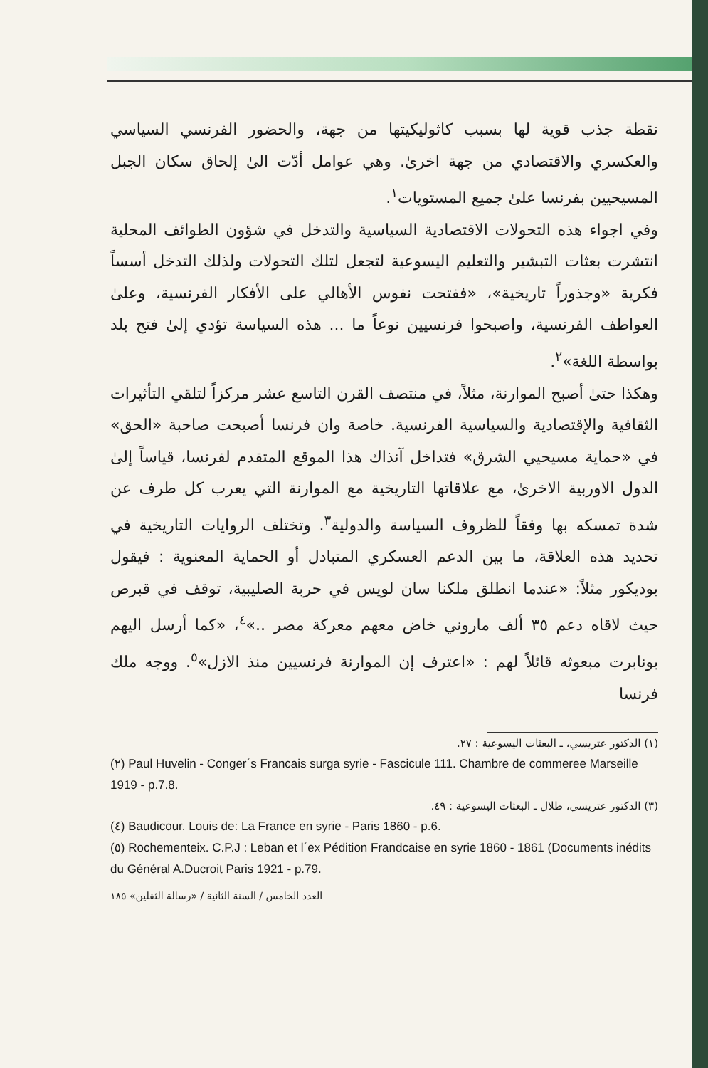نقطة جذب قوية لها بسبب كاثوليكيتها من جهة، والحضور الفرنسي السياسي والعكسري والاقتصادي من جهة اخرىٰ. وهي عوامل أدّت الىٰ إلحاق سكان الجبل المسيحيين بفرنسا علىٰ جميع المستويات<sup>١</sup>.
وفي اجواء هذه التحولات الاقتصادية السياسية والتدخل في شؤون الطوائف المحلية انتشرت بعثات التبشير والتعليم اليسوعية لتجعل لتلك التحولات ولذلك التدخل أسساً فكرية «وجذوراً تاريخية»، «ففتحت نفوس الأهالي على الأفكار الفرنسية، وعلىٰ العواطف الفرنسية، واصبحوا فرنسيين نوعاً ما ... هذه السياسة تؤدي إلىٰ فتح بلد بواسطة اللغة»<sup>٢</sup>.
وهكذا حتىٰ أصبح الموارنة، مثلاً، في منتصف القرن التاسع عشر مركزاً لتلقي التأثيرات الثقافية والإقتصادية والسياسية الفرنسية. خاصة وان فرنسا أصبحت صاحبة «الحق» في «حماية مسيحيي الشرق» فتداخل آنذاك هذا الموقع المتقدم لفرنسا، قياساً إلىٰ الدول الاوربية الاخرىٰ، مع علاقاتها التاريخية مع الموارنة التي يعرب كل طرف عن شدة تمسكه بها وفقاً للظروف السياسة والدولية<sup>٣</sup>. وتختلف الروايات التاريخية في تحديد هذه العلاقة، ما بين الدعم العسكري المتبادل أو الحماية المعنوية : فيقول بوديكور مثلاً: «عندما انطلق ملكنا سان لويس في حربة الصليبية، توقف في قبرص حيث لاقاه دعم ٣٥ ألف ماروني خاض معهم معركة مصر ..»<sup>٤</sup>، «كما أرسل اليهم بونابرت مبعوثه قائلاً لهم : «اعترف إن الموارنة فرنسيين منذ الازل»<sup>٥</sup>. ووجه ملك فرنسا
(١) الدكتور عتريسي، ـ البعثات اليسوعية : ٢٧.
(٢) Paul Huvelin - Conger´s Francais surga syrie - Fascicule 111. Chambre de commeree Marseille 1919 - p.7.8.
(٣) الدكتور عتريسي، طلال ـ البعثات اليسوعية : ٤٩.
(٤) Baudicour. Louis de: La France en syrie - Paris 1860 - p.6.
(٥) Rochementeix. C.P.J : Leban et l´ex Pédition Frandcaise en syrie 1860 - 1861 (Documents inédits du Général A.Ducroit Paris 1921 - p.79.
العدد الخامس / السنة الثانية / «رسالة الثقلين» ١٨٥